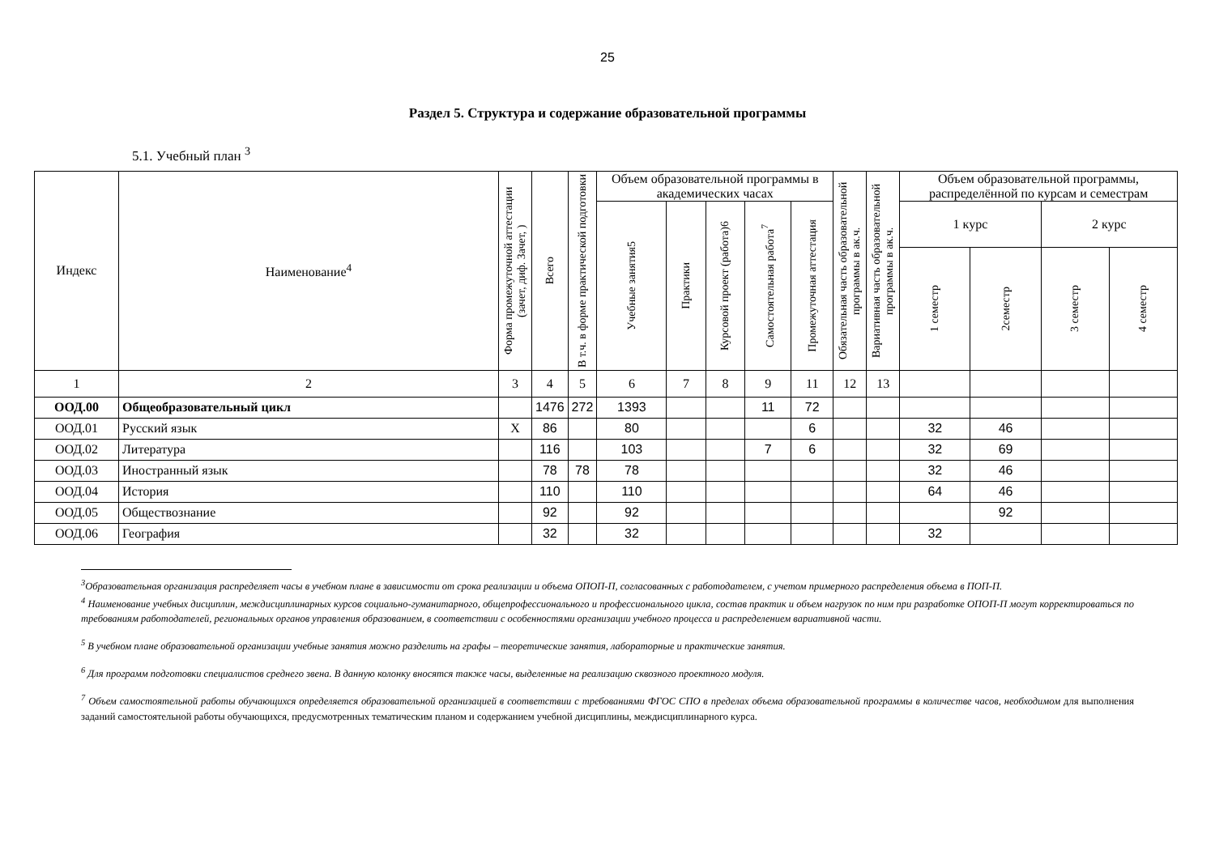25
Раздел 5. Структура и содержание образовательной программы
5.1. Учебный план <sup>3</sup>
| Индекс | Наименование<sup>4</sup> | Форма промежуточной аттестации (зачет, диф. Зачет, ) | Всего | В т.ч. в форме практической подготовки | Объем образовательной программы в академических часах | | | | | Обязательная часть образовательной программы в ак.ч. | Вариативная часть образовательной программы в ак.ч. | Объем образовательной программы, распределённой по курсам и семестрам | | | |
| --- | --- | --- | --- | --- | --- | --- | --- | --- | --- | --- | --- | --- | --- | --- | --- |
| | | | | | Учебные занятия5 | Практики | Курсовой проект (работа)6 | Самостоятельная работа<sup>7</sup> | Промежуточная аттестация | | | 1 курс | | 2 курс | |
| | | | | | | | | | | | | 1 семестр | 2семестр | 3 семестр | 4 семестр |
| 1 | 2 | 3 | 4 | 5 | 6 | 7 | 8 | 9 | 11 | 12 | 13 | | | | |
| ООД.00 | Общеобразовательный цикл | | 1476 | 272 | 1393 | | | 11 | 72 | | | | | | |
| ООД.01 | Русский язык | Х | 86 | | 80 | | | | 6 | | | 32 | 46 | | |
| ООД.02 | Литература | | 116 | | 103 | | | 7 | 6 | | | 32 | 69 | | |
| ООД.03 | Иностранный язык | | 78 | 78 | 78 | | | | | | | 32 | 46 | | |
| ООД.04 | История | | 110 | | 110 | | | | | | | 64 | 46 | | |
| ООД.05 | Обществознание | | 92 | | 92 | | | | | | | | 92 | | |
| ООД.06 | География | | 32 | | 32 | | | | | | | 32 | | | |
<sup>3</sup> Образовательная организация распределяет часы в учебном плане в зависимости от срока реализации и объема ОПОП-П, согласованных с работодателем, с учетом примерного распределения объема в ПОП-П.
<sup>4</sup> Наименование учебных дисциплин, междисциплинарных курсов социально-гуманитарного, общепрофессионального и профессионального цикла, состав практик и объем нагрузок по ним при разработке ОПОП-П могут корректироваться по требованиям работодателей, региональных органов управления образованием, в соответствии с особенностями организации учебного процесса и распределением вариативной части.
<sup>5</sup> В учебном плане образовательной организации учебные занятия можно разделить на графы – теоретические занятия, лабораторные и практические занятия.
<sup>6</sup> Для программ подготовки специалистов среднего звена. В данную колонку вносятся также часы, выделенные на реализацию сквозного проектного модуля.
<sup>7</sup> Объем самостоятельной работы обучающихся определяется образовательной организацией в соответствии с требованиями ФГОС СПО в пределах объема образовательной программы в количестве часов, необходимом для выполнения заданий самостоятельной работы обучающихся, предусмотренных тематическим планом и содержанием учебной дисциплины, междисциплинарного курса.